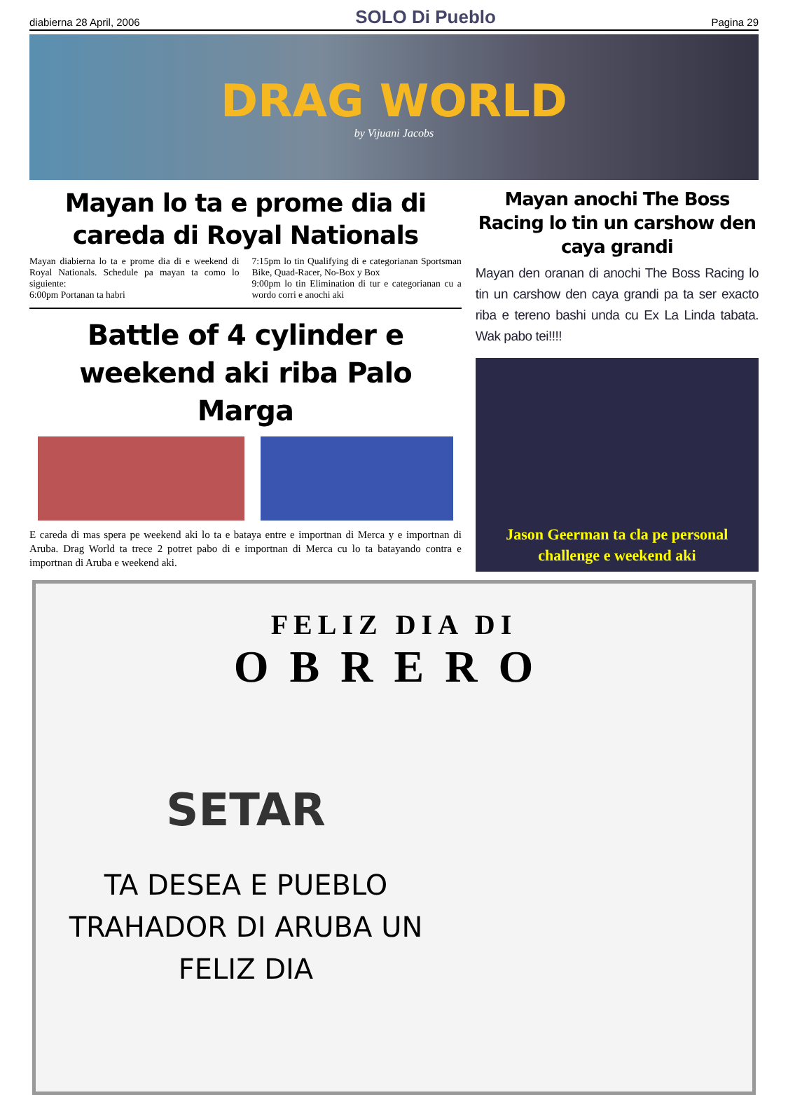diabierna 28 April, 2006 SOLO Di Pueblo Pagina 29
DRAG WORLD
by Vijuani Jacobs
Mayan lo ta e prome dia di careda di Royal Nationals
Mayan diabierna lo ta e prome dia di e weekend di Royal Nationals. Schedule pa mayan ta como lo siguiente:
6:00pm Portanan ta habri
7:15pm lo tin Qualifying di e categorianan Sportsman Bike, Quad-Racer, No-Box y Box
9:00pm lo tin Elimination di tur e categorianan cu a wordo corri e anochi aki
Battle of 4 cylinder e weekend aki riba Palo Marga
E careda di mas spera pe weekend aki lo ta e bataya entre e importnan di Merca y e importnan di Aruba. Drag World ta trece 2 potret pabo di e importnan di Merca cu lo ta batayando contra e importnan di Aruba e weekend aki.
Mayan anochi The Boss Racing lo tin un carshow den caya grandi
Mayan den oranan di anochi The Boss Racing lo tin un carshow den caya grandi pa ta ser exacto riba e tereno bashi unda cu Ex La Linda tabata. Wak pabo tei!!!!
Jason Geerman ta cla pe personal challenge e weekend aki
FELIZ DIA DI
OBRERO
SETAR
TA DESEA E PUEBLO TRAHADOR DI ARUBA UN FELIZ DIA